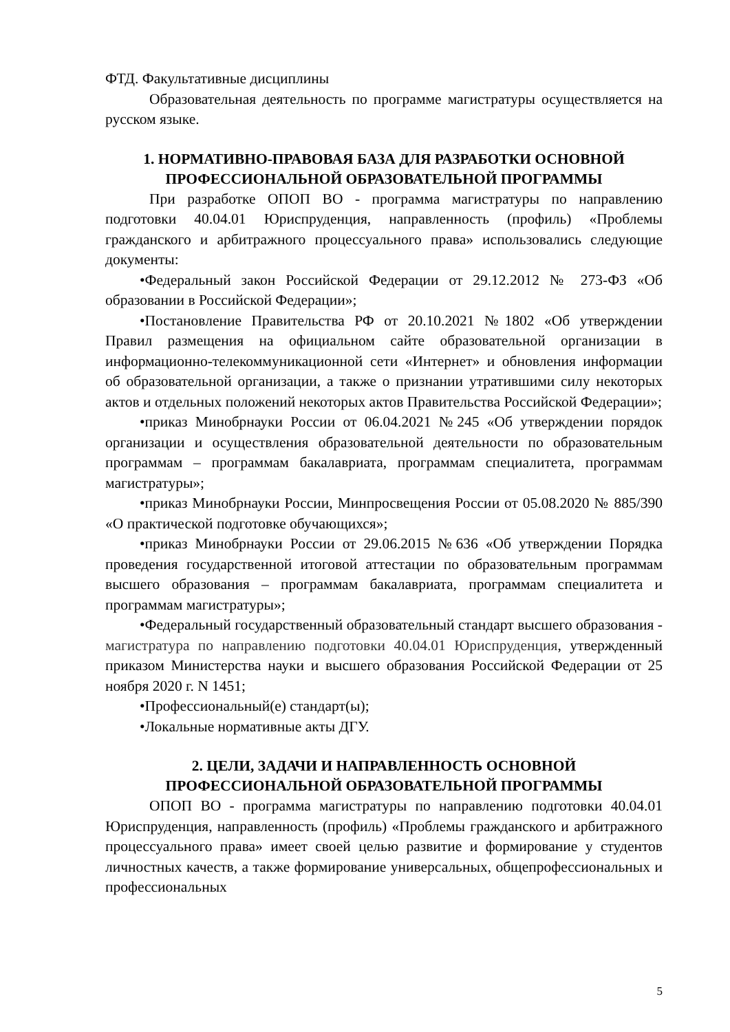ФТД. Факультативные дисциплины
Образовательная деятельность по программе магистратуры осуществляется на русском языке.
1. НОРМАТИВНО-ПРАВОВАЯ БАЗА ДЛЯ РАЗРАБОТКИ ОСНОВНОЙ ПРОФЕССИОНАЛЬНОЙ ОБРАЗОВАТЕЛЬНОЙ ПРОГРАММЫ
При разработке ОПОП ВО - программа магистратуры по направлению подготовки 40.04.01 Юриспруденция, направленность (профиль) «Проблемы гражданского и арбитражного процессуального права» использовались следующие документы:
•Федеральный закон Российской Федерации от 29.12.2012 № 273-ФЗ «Об образовании в Российской Федерации»;
•Постановление Правительства РФ от 20.10.2021 №1802 «Об утверждении Правил размещения на официальном сайте образовательной организации в информационно-телекоммуникационной сети «Интернет» и обновления информации об образовательной организации, а также о признании утратившими силу некоторых актов и отдельных положений некоторых актов Правительства Российской Федерации»;
•приказ Минобрнауки России от 06.04.2021 №245 «Об утверждении порядок организации и осуществления образовательной деятельности по образовательным программам – программам бакалавриата, программам специалитета, программам магистратуры»;
•приказ Минобрнауки России, Минпросвещения России от 05.08.2020 № 885/390 «О практической подготовке обучающихся»;
•приказ Минобрнауки России от 29.06.2015 №636 «Об утверждении Порядка проведения государственной итоговой аттестации по образовательным программам высшего образования – программам бакалавриата, программам специалитета и программам магистратуры»;
•Федеральный государственный образовательный стандарт высшего образования - магистратура по направлению подготовки 40.04.01 Юриспруденция, утвержденный приказом Министерства науки и высшего образования Российской Федерации от 25 ноября 2020 г. N 1451;
•Профессиональный(е) стандарт(ы);
•Локальные нормативные акты ДГУ.
2. ЦЕЛИ, ЗАДАЧИ И НАПРАВЛЕННОСТЬ ОСНОВНОЙ ПРОФЕССИОНАЛЬНОЙ ОБРАЗОВАТЕЛЬНОЙ ПРОГРАММЫ
ОПОП ВО - программа магистратуры по направлению подготовки 40.04.01 Юриспруденция, направленность (профиль) «Проблемы гражданского и арбитражного процессуального права» имеет своей целью развитие и формирование у студентов личностных качеств, а также формирование универсальных, общепрофессиональных и профессиональных
5